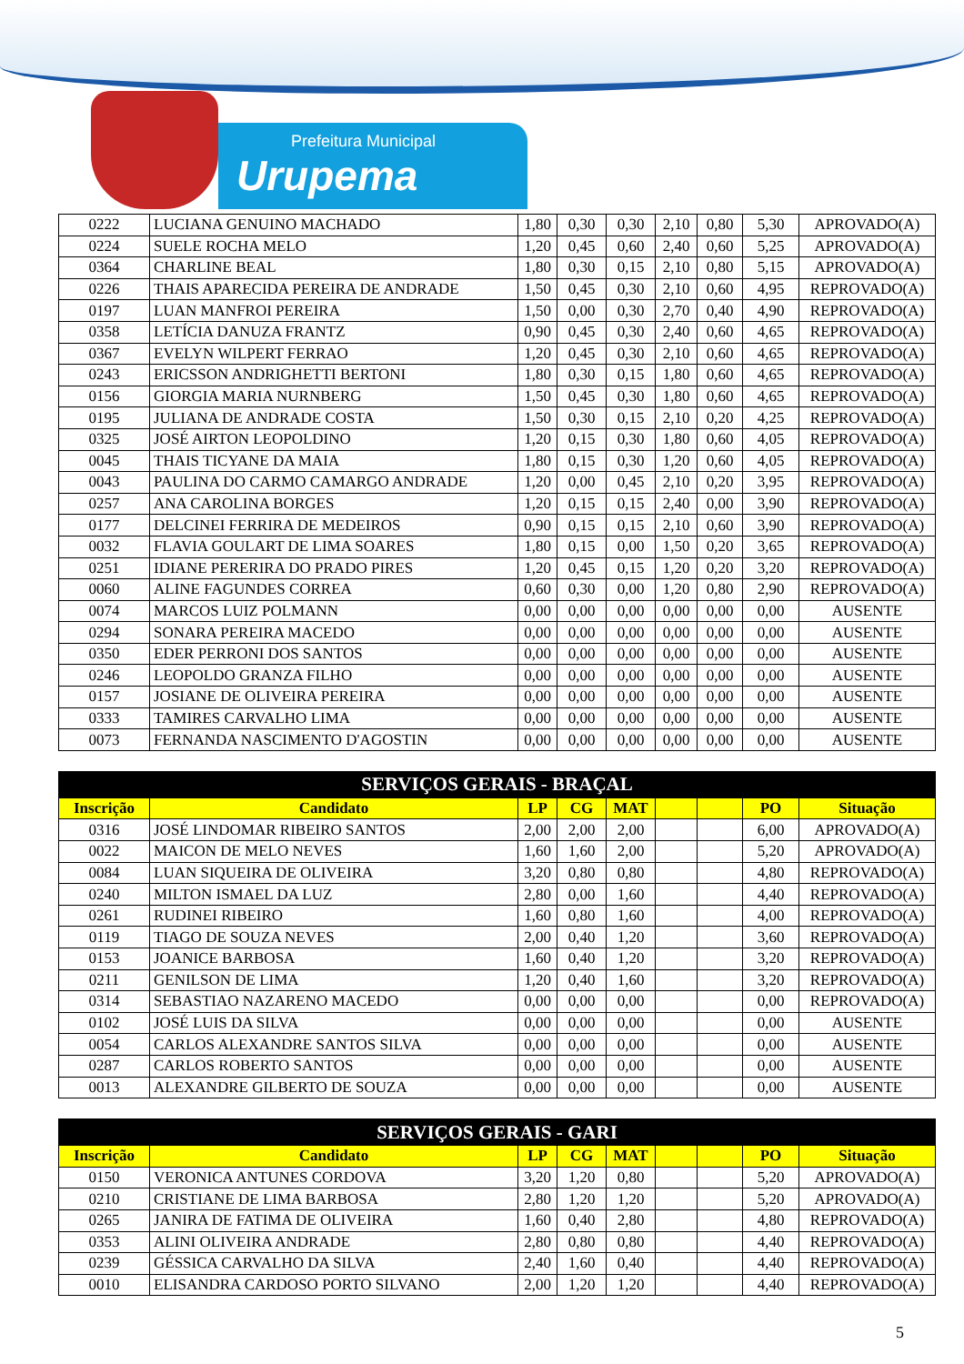Prefeitura Municipal
Urupema
| 0222 | LUCIANA GENUINO MACHADO | 1,80 | 0,30 | 0,30 | 2,10 | 0,80 | 5,30 | APROVADO(A) |
| 0224 | SUELE ROCHA MELO | 1,20 | 0,45 | 0,60 | 2,40 | 0,60 | 5,25 | APROVADO(A) |
| 0364 | CHARLINE BEAL | 1,80 | 0,30 | 0,15 | 2,10 | 0,80 | 5,15 | APROVADO(A) |
| 0226 | THAIS APARECIDA PEREIRA DE ANDRADE | 1,50 | 0,45 | 0,30 | 2,10 | 0,60 | 4,95 | REPROVADO(A) |
| 0197 | LUAN MANFROI PEREIRA | 1,50 | 0,00 | 0,30 | 2,70 | 0,40 | 4,90 | REPROVADO(A) |
| 0358 | LETÍCIA DANUZA FRANTZ | 0,90 | 0,45 | 0,30 | 2,40 | 0,60 | 4,65 | REPROVADO(A) |
| 0367 | EVELYN WILPERT FERRAO | 1,20 | 0,45 | 0,30 | 2,10 | 0,60 | 4,65 | REPROVADO(A) |
| 0243 | ERICSSON ANDRIGHETTI BERTONI | 1,80 | 0,30 | 0,15 | 1,80 | 0,60 | 4,65 | REPROVADO(A) |
| 0156 | GIORGIA MARIA NURNBERG | 1,50 | 0,45 | 0,30 | 1,80 | 0,60 | 4,65 | REPROVADO(A) |
| 0195 | JULIANA DE ANDRADE COSTA | 1,50 | 0,30 | 0,15 | 2,10 | 0,20 | 4,25 | REPROVADO(A) |
| 0325 | JOSÉ AIRTON LEOPOLDINO | 1,20 | 0,15 | 0,30 | 1,80 | 0,60 | 4,05 | REPROVADO(A) |
| 0045 | THAIS TICYANE DA MAIA | 1,80 | 0,15 | 0,30 | 1,20 | 0,60 | 4,05 | REPROVADO(A) |
| 0043 | PAULINA DO CARMO CAMARGO ANDRADE | 1,20 | 0,00 | 0,45 | 2,10 | 0,20 | 3,95 | REPROVADO(A) |
| 0257 | ANA CAROLINA BORGES | 1,20 | 0,15 | 0,15 | 2,40 | 0,00 | 3,90 | REPROVADO(A) |
| 0177 | DELCINEI FERRIRA DE MEDEIROS | 0,90 | 0,15 | 0,15 | 2,10 | 0,60 | 3,90 | REPROVADO(A) |
| 0032 | FLAVIA GOULART DE LIMA SOARES | 1,80 | 0,15 | 0,00 | 1,50 | 0,20 | 3,65 | REPROVADO(A) |
| 0251 | IDIANE PERERIRA DO PRADO PIRES | 1,20 | 0,45 | 0,15 | 1,20 | 0,20 | 3,20 | REPROVADO(A) |
| 0060 | ALINE FAGUNDES CORREA | 0,60 | 0,30 | 0,00 | 1,20 | 0,80 | 2,90 | REPROVADO(A) |
| 0074 | MARCOS LUIZ POLMANN | 0,00 | 0,00 | 0,00 | 0,00 | 0,00 | 0,00 | AUSENTE |
| 0294 | SONARA PEREIRA MACEDO | 0,00 | 0,00 | 0,00 | 0,00 | 0,00 | 0,00 | AUSENTE |
| 0350 | EDER PERRONI DOS SANTOS | 0,00 | 0,00 | 0,00 | 0,00 | 0,00 | 0,00 | AUSENTE |
| 0246 | LEOPOLDO GRANZA FILHO | 0,00 | 0,00 | 0,00 | 0,00 | 0,00 | 0,00 | AUSENTE |
| 0157 | JOSIANE DE OLIVEIRA PEREIRA | 0,00 | 0,00 | 0,00 | 0,00 | 0,00 | 0,00 | AUSENTE |
| 0333 | TAMIRES CARVALHO LIMA | 0,00 | 0,00 | 0,00 | 0,00 | 0,00 | 0,00 | AUSENTE |
| 0073 | FERNANDA NASCIMENTO D'AGOSTIN | 0,00 | 0,00 | 0,00 | 0,00 | 0,00 | 0,00 | AUSENTE |
| SERVIÇOS GERAIS - BRAÇAL | | | | | | | | |
| --- | --- | --- | --- | --- | --- | --- | --- | --- |
| Inscrição | Candidato | LP | CG | MAT | | | PO | Situação |
| 0316 | JOSÉ LINDOMAR RIBEIRO SANTOS | 2,00 | 2,00 | 2,00 | | | 6,00 | APROVADO(A) |
| 0022 | MAICON DE MELO NEVES | 1,60 | 1,60 | 2,00 | | | 5,20 | APROVADO(A) |
| 0084 | LUAN SIQUEIRA DE OLIVEIRA | 3,20 | 0,80 | 0,80 | | | 4,80 | REPROVADO(A) |
| 0240 | MILTON ISMAEL DA LUZ | 2,80 | 0,00 | 1,60 | | | 4,40 | REPROVADO(A) |
| 0261 | RUDINEI RIBEIRO | 1,60 | 0,80 | 1,60 | | | 4,00 | REPROVADO(A) |
| 0119 | TIAGO DE SOUZA NEVES | 2,00 | 0,40 | 1,20 | | | 3,60 | REPROVADO(A) |
| 0153 | JOANICE BARBOSA | 1,60 | 0,40 | 1,20 | | | 3,20 | REPROVADO(A) |
| 0211 | GENILSON DE LIMA | 1,20 | 0,40 | 1,60 | | | 3,20 | REPROVADO(A) |
| 0314 | SEBASTIAO NAZARENO MACEDO | 0,00 | 0,00 | 0,00 | | | 0,00 | REPROVADO(A) |
| 0102 | JOSÉ LUIS DA SILVA | 0,00 | 0,00 | 0,00 | | | 0,00 | AUSENTE |
| 0054 | CARLOS ALEXANDRE SANTOS SILVA | 0,00 | 0,00 | 0,00 | | | 0,00 | AUSENTE |
| 0287 | CARLOS ROBERTO SANTOS | 0,00 | 0,00 | 0,00 | | | 0,00 | AUSENTE |
| 0013 | ALEXANDRE GILBERTO DE SOUZA | 0,00 | 0,00 | 0,00 | | | 0,00 | AUSENTE |
| SERVIÇOS GERAIS - GARI | | | | | | | | |
| --- | --- | --- | --- | --- | --- | --- | --- | --- |
| Inscrição | Candidato | LP | CG | MAT | | | PO | Situação |
| 0150 | VERONICA ANTUNES CORDOVA | 3,20 | 1,20 | 0,80 | | | 5,20 | APROVADO(A) |
| 0210 | CRISTIANE DE LIMA BARBOSA | 2,80 | 1,20 | 1,20 | | | 5,20 | APROVADO(A) |
| 0265 | JANIRA DE FATIMA DE OLIVEIRA | 1,60 | 0,40 | 2,80 | | | 4,80 | REPROVADO(A) |
| 0353 | ALINI OLIVEIRA ANDRADE | 2,80 | 0,80 | 0,80 | | | 4,40 | REPROVADO(A) |
| 0239 | GÉSSICA CARVALHO DA SILVA | 2,40 | 1,60 | 0,40 | | | 4,40 | REPROVADO(A) |
| 0010 | ELISANDRA CARDOSO PORTO SILVANO | 2,00 | 1,20 | 1,20 | | | 4,40 | REPROVADO(A) |
5